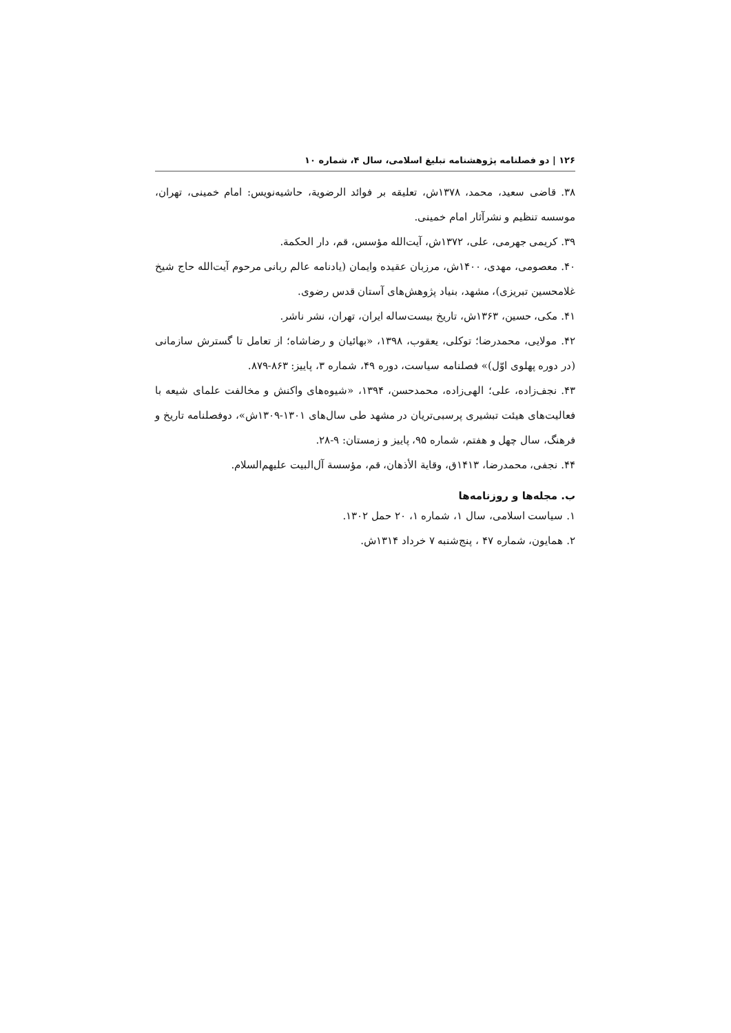۱۲۶ | دو فصلنامه پژوهشنامه تبلیغ اسلامی، سال ۴، شماره ۱۰
۳۸. قاضی سعید، محمد، ۱۳۷۸ش، تعلیقه بر فوائد الرضویة، حاشیه‌نویس: امام خمینی، تهران، موسسه تنظیم و نشرآثار امام خمینی.
۳۹. کریمی جهرمی، علی، ۱۳۷۲ش، آیت‌الله مؤسس، قم، دار الحکمة.
۴۰. معصومی، مهدی، ۱۴۰۰ش، مرزبان عقیده وایمان (یادنامه عالم ربانی مرحوم آیت‌الله حاج شیخ غلامحسین تبریزی)، مشهد، بنیاد پژوهش‌های آستان قدس رضوی.
۴۱. مکی، حسین، ۱۳۶۳ش، تاریخ بیست‌ساله ایران، تهران، نشر ناشر.
۴۲. مولایی، محمدرضا؛ توکلی، یعقوب، ۱۳۹۸، «بهائیان و رضاشاه؛ از تعامل تا گسترش سازمانی (در دوره پهلوی اوّل)» فصلنامه سیاست، دوره ۴۹، شماره ۳، پاییز: ۸۶۳-۸۷۹.
۴۳. نجف‌زاده، علی؛ الهی‌زاده، محمدحسن، ۱۳۹۴، «شیوه‌های واکنش و مخالفت علمای شیعه با فعالیت‌های هیئت تبشیری پرسبی‌تریان در مشهد طی سال‌های ۱۳۰۱-۱۳۰۹ش»، دوفصلنامه تاریخ و فرهنگ، سال چهل و هفتم، شماره ۹۵، پاییز و زمستان: ۹-۲۸.
۴۴. نجفی، محمدرضا، ۱۴۱۳ق، وقایة الأذهان، قم، مؤسسة آل‌البیت علیهم‌السلام.
ب. مجله‌ها و روزنامه‌ها
۱. سیاست اسلامی، سال ۱، شماره ۱، ۲۰ حمل ۱۳۰۲.
۲. همایون، شماره ۴۷ ، پنج‌شنبه ۷ خرداد ۱۳۱۴ش.